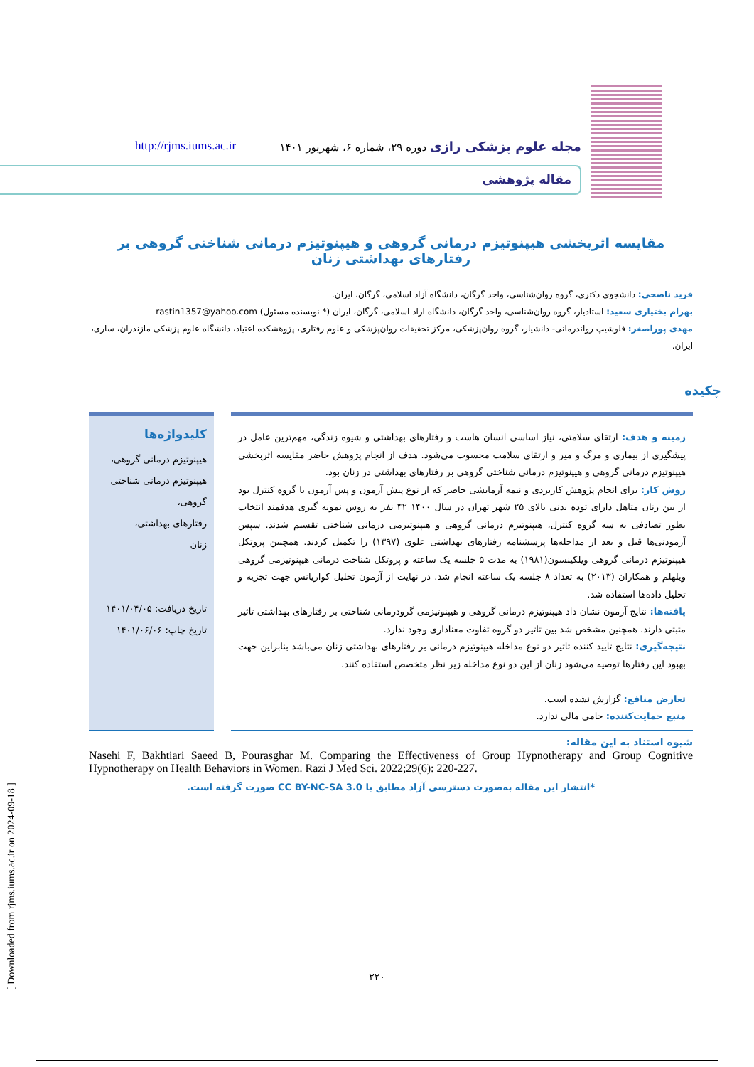مجله علوم پزشکی رازی دوره ۲۹، شماره ۶، شهریور ۱۴۰۱ http://rjms.iums.ac.ir
مقاله پژوهشی
مقایسه اثربخشی هیپنوتیزم درمانی گروهی و هیپنوتیزم درمانی شناختی گروهی بر رفتارهای بهداشتی زنان
فرید ناصحی: دانشجوی دکتری، گروه روان‌شناسی، واحد گرگان، دانشگاه آزاد اسلامی، گرگان، ایران.
بهرام بختیاری سعید: استادیار، گروه روان‌شناسی، واحد گرگان، دانشگاه اراد اسلامی، گرگان، ایران (* نویسنده مسئول) rastin1357@yahoo.com
مهدی پوراصغر: فلوشیپ رواندرمانی- دانشیار، گروه روان‌پزشکی، مرکز تحقیقات روان‌پزشکی و علوم رفتاری، پژوهشکده اعتیاد، دانشگاه علوم پزشکی مازندران، ساری، ایران.
چکیده
زمینه و هدف: ارتقای سلامتی، نیاز اساسی انسان هاست و رفتارهای بهداشتی و شیوه زندگی، مهم‌ترین عامل در پیشگیری از بیماری و مرگ و میر و ارتقای سلامت محسوب می‌شود. هدف از انجام پژوهش حاضر مقایسه اثربخشی هیپنوتیزم درمانی گروهی و هیپنوتیزم درمانی شناختی گروهی بر رفتارهای بهداشتی در زنان بود.
روش کار: برای انجام پژوهش کاربردی و نیمه آزمایشی حاضر که از نوع پیش آزمون و پس آزمون با گروه کنترل بود از بین زنان متاهل دارای توده بدنی بالای ۲۵ شهر تهران در سال ۱۴۰۰ ۴۲ نفر به روش نمونه گیری هدفمند انتخاب بطور تصادفی به سه گروه کنترل، هیپنوتیزم درمانی گروهی و هیپنوتیزمی درمانی شناختی تقسیم شدند. سپس آزمودنی‌ها قبل و بعد از مداخله‌ها پرسشنامه رفتارهای بهداشتی علوی (۱۳۹۷) را تکمیل کردند. همچنین پروتکل هیپنوتیزم درمانی گروهی ویلکینسون(۱۹۸۱) به مدت ۵ جلسه یک ساعته و پروتکل شناخت درمانی هیپنوتیزمی گروهی ویلهلم و همکاران (۲۰۱۳) به تعداد ۸ جلسه یک ساعته انجام شد. در نهایت از آزمون تحلیل کواریانس جهت تجزیه و تحلیل داده‌ها استفاده شد.
یافته‌ها: نتایج آزمون نشان داد هیپنوتیزم درمانی گروهی و هیپنوتیزمی گرودرمانی شناختی بر رفتارهای بهداشتی تاثیر مثبتی دارند. همچنین مشخص شد بین تاثیر دو گروه تفاوت معناداری وجود ندارد.
نتیجه‌گیری: نتایج تایید کننده تاثیر دو نوع مداخله هیپنوتیزم درمانی بر رفتارهای بهداشتی زنان می‌باشد بنابراین جهت بهبود این رفتارها توصیه می‌شود زنان از این دو نوع مداخله زیر نظر متخصص استفاده کنند.
تعارض منافع: گزارش نشده است.
منبع حمایت‌کننده: حامی مالی ندارد.
کلیدواژه‌ها
هیپنوتیزم درمانی گروهی،
هیپنوتیزم درمانی شناختی گروهی،
رفتارهای بهداشتی،
زنان
تاریخ دریافت: ۱۴۰۱/۰۴/۰۵
تاریخ چاپ: ۱۴۰۱/۰۶/۰۶
شیوه استناد به این مقاله:
Nasehi F, Bakhtiari Saeed B, Pourasghar M. Comparing the Effectiveness of Group Hypnotherapy and Group Cognitive Hypnotherapy on Health Behaviors in Women. Razi J Med Sci. 2022;29(6): 220-227.
*انتشار این مقاله به‌صورت دسترسی آزاد مطابق با CC BY-NC-SA 3.0 صورت گرفته است.
[ Downloaded from rjms.iums.ac.ir on 2024-09-18 ]
۲۲۰